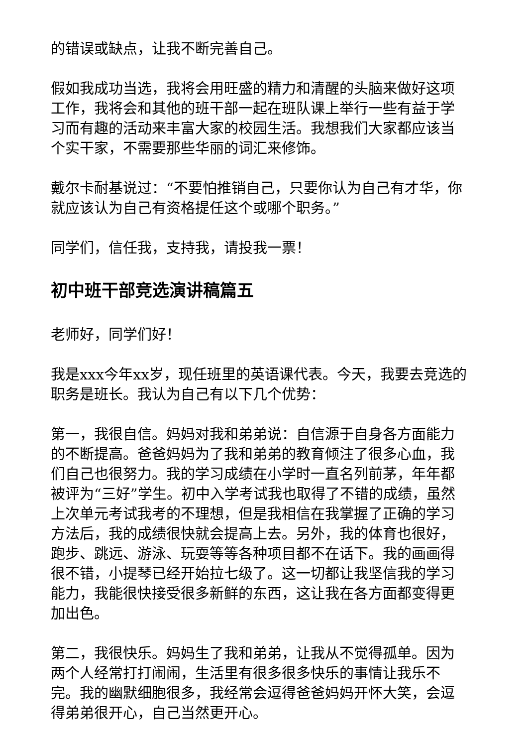的错误或缺点，让我不断完善自己。
假如我成功当选，我将会用旺盛的精力和清醒的头脑来做好这项工作，我将会和其他的班干部一起在班队课上举行一些有益于学习而有趣的活动来丰富大家的校园生活。我想我们大家都应该当个实干家，不需要那些华丽的词汇来修饰。
戴尔卡耐基说过：“不要怕推销自己，只要你认为自己有才华，你就应该认为自己有资格提任这个或哪个职务。”
同学们，信任我，支持我，请投我一票！
初中班干部竞选演讲稿篇五
老师好，同学们好！
我是xxx今年xx岁，现任班里的英语课代表。今天，我要去竞选的职务是班长。我认为自己有以下几个优势：
第一，我很自信。妈妈对我和弟弟说：自信源于自身各方面能力的不断提高。爸爸妈妈为了我和弟弟的教育倾注了很多心血，我们自己也很努力。我的学习成绩在小学时一直名列前茅，年年都被评为“三好”学生。初中入学考试我也取得了不错的成绩，虽然上次单元考试我考的不理想，但是我相信在我掌握了正确的学习方法后，我的成绩很快就会提高上去。另外，我的体育也很好，跑步、跳远、游泳、玩耍等等各种项目都不在话下。我的画画得很不错，小提琴已经开始拉七级了。这一切都让我坚信我的学习能力，我能很快接受很多新鲜的东西，这让我在各方面都变得更加出色。
第二，我很快乐。妈妈生了我和弟弟，让我从不觉得孤单。因为两个人经常打打闹闹，生活里有很多很多快乐的事情让我乐不完。我的幽默细胞很多，我经常会逗得爸爸妈妈开怀大笑，会逗得弟弟很开心，自己当然更开心。